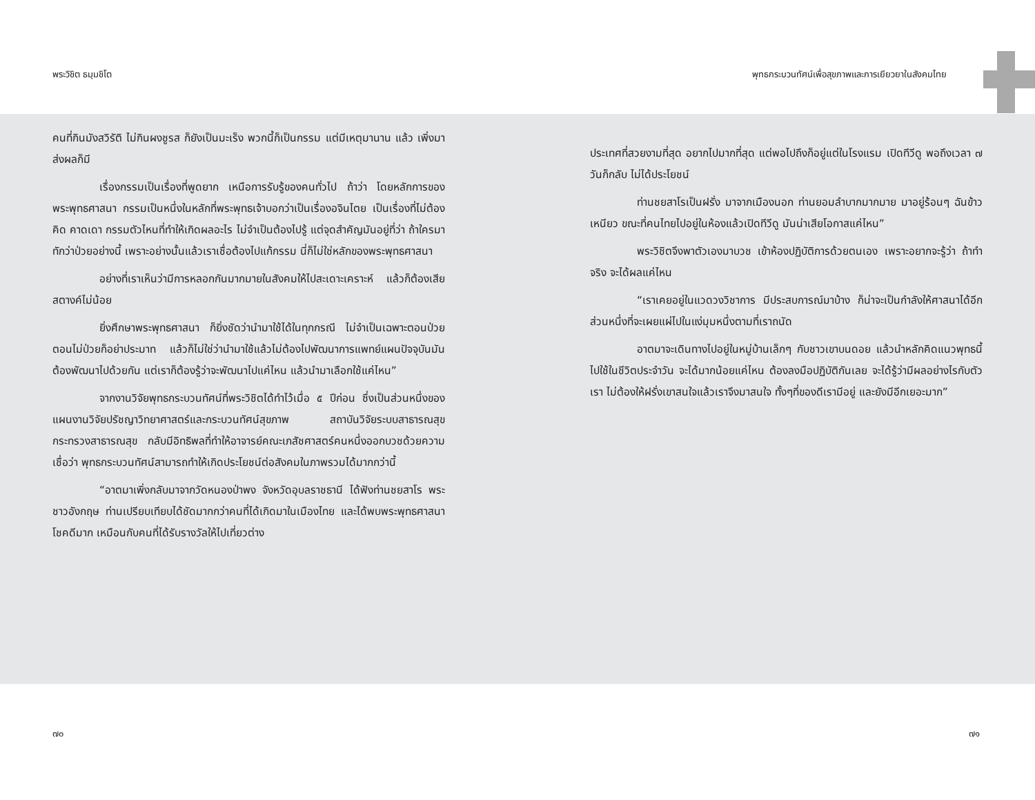พระวิชิต ธมฺมชิโต พุทธกระบวนทัศน์เพื่อสุขภาพและการเยียวยาในสังคมไทย
คนที่กินมังสวิรัติ ไม่กินผงชูรส ก็ยังเป็นมะเร็ง พวกนี้ก็เป็นกรรม แต่มีเหตุมานาน แล้ว เพิ่งมาส่งผลก็มี
เรื่องกรรมเป็นเรื่องที่พูดยาก เหนือการรับรู้ของคนทั่วไป ถ้าว่า โดยหลักการของพระพุทธศาสนา กรรมเป็นหนึ่งในหลักที่พระพุทธเจ้าบอกว่าเป็นเรื่องอจินไตย เป็นเรื่องที่ไม่ต้องคิด คาดเดา กรรมตัวไหนที่ทำให้เกิดผลอะไร ไม่จำเป็นต้องไปรู้ แต่จุดสำคัญมันอยู่ที่ว่า ถ้าใครมาทักว่าป่วยอย่างนี้ เพราะอย่างนั้นแล้วเราเชื่อต้องไปแก้กรรม นี่ก็ไม่ใช่หลักของพระพุทธศาสนา
อย่างที่เราเห็นว่ามีการหลอกกันมากมายในสังคมให้ไปสะเดาะเคราะห์ แล้วก็ต้องเสียสตางค์ไม่น้อย
ยิ่งศึกษาพระพุทธศาสนา ก็ยิ่งชัดว่านำมาใช้ได้ในทุกกรณี ไม่จำเป็นเฉพาะตอนป่วย ตอนไม่ป่วยก็อย่าประมาท แล้วก็ไม่ใช่ว่านำมาใช้แล้วไม่ต้องไปพัฒนาการแพทย์แผนปัจจุบันมันต้องพัฒนาไปด้วยกัน แต่เราก็ต้องรู้ว่าจะพัฒนาไปแค่ไหน แล้วนำมาเลือกใช้แค่ไหน”
จากงานวิจัยพุทธกระบวนทัศน์ที่พระวิชิตได้ทำไว้เมื่อ ๕ ปีก่อน ซึ่งเป็นส่วนหนึ่งของแผนงานวิจัยปรัชญาวิทยาศาสตร์และกระบวนทัศน์สุขภาพ สถาบันวิจัยระบบสาธารณสุข กระทรวงสาธารณสุข กลับมีอิทธิพลที่ทำให้อาจารย์คณะเภสัชศาสตร์คนหนึ่งออกบวชด้วยความเชื่อว่า พุทธกระบวนทัศน์สามารถทำให้เกิดประโยชน์ต่อสังคมในภาพรวมได้มากกว่านี้
“อาตมาเพิ่งกลับมาจากวัดหนองป่าพง จังหวัดอุบลราชธานี ได้ฟังท่านชยสาโร พระชาวอังกฤษ ท่านเปรียบเทียบได้ชัดมากกว่าคนที่ได้เกิดมาในเมืองไทย และได้พบพระพุทธศาสนา โชคดีมาก เหมือนกับคนที่ได้รับรางวัลให้ไปเที่ยวต่าง
ประเทศที่สวยงามที่สุด อยากไปมากที่สุด แต่พอไปถึงก็อยู่แต่ในโรงแรม เปิดทีวีดู พอถึงเวลา ๗ วันก็กลับ ไม่ได้ประโยชน์
ท่านชยสาโรเป็นฝรั่ง มาจากเมืองนอก ท่านยอมลำบากมากมาย มาอยู่ร้อนๆ ฉันข้าวเหนียว ขณะที่คนไทยไปอยู่ในห้องแล้วเปิดทีวีดู มันน่าเสียโอกาสแค่ไหน”
พระวิชิตจึงพาตัวเองมาบวช เข้าห้องปฏิบัติการด้วยตนเอง เพราะอยากจะรู้ว่า ถ้าทำจริง จะได้ผลแค่ไหน
“เราเคยอยู่ในแวดวงวิชาการ มีประสบการณ์มาบ้าง ก็น่าจะเป็นกำลังให้ศาสนาได้อีกส่วนหนึ่งที่จะเผยแผ่ไปในแง่มุมหนึ่งตามที่เราถนัด
อาตมาจะเดินทางไปอยู่ในหมู่บ้านเล็กๆ กับชาวเขาบนดอย แล้วนำหลักคิดแนวพุทธนี้ไปใช้ในชีวิตประจำวัน จะได้มากน้อยแค่ไหน ต้องลงมือปฏิบัติกันเลย จะได้รู้ว่ามีผลอย่างไรกับตัวเรา ไม่ต้องให้ฝรั่งเขาสนใจแล้วเราจึงมาสนใจ ทั้งๆที่ของดีเรามีอยู่ และยังมีอีกเยอะมาก”
๗๐ ๗๑